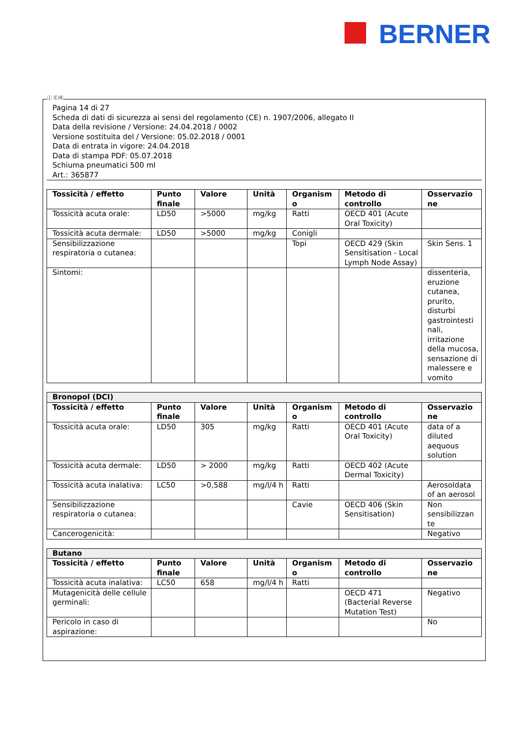BERNER
Ⓘ ⒸⒽ
Pagina 14 di 27
Scheda di dati di sicurezza ai sensi del regolamento (CE) n. 1907/2006, allegato II
Data della revisione / Versione: 24.04.2018 / 0002
Versione sostituita del / Versione: 05.02.2018 / 0001
Data di entrata in vigore: 24.04.2018
Data di stampa PDF: 05.07.2018
Schiuma pneumatici 500 ml
Art.: 365877
| Tossicità / effetto | Punto finale | Valore | Unità | Organism o | Metodo di controllo | Osservazio ne |
| --- | --- | --- | --- | --- | --- | --- |
| Tossicità acuta orale: | LD50 | >5000 | mg/kg | Ratti | OECD 401 (Acute Oral Toxicity) | |
| Tossicità acuta dermale: | LD50 | >5000 | mg/kg | Conigli | | |
| Sensibilizzazione respiratoria o cutanea: | | | | Topi | OECD 429 (Skin Sensitisation - Local Lymph Node Assay) | Skin Sens. 1 |
| Sintomi: | | | | | | dissenteria, eruzione cutanea, prurito, disturbi gastrointesti nali, irritazione della mucosa, sensazione di malessere e vomito |
| Bronopol (DCI) | | | | | | |
| Tossicità / effetto | Punto finale | Valore | Unità | Organism o | Metodo di controllo | Osservazio ne |
| Tossicità acuta orale: | LD50 | 305 | mg/kg | Ratti | OECD 401 (Acute Oral Toxicity) | data of a diluted aequous solution |
| Tossicità acuta dermale: | LD50 | > 2000 | mg/kg | Ratti | OECD 402 (Acute Dermal Toxicity) | |
| Tossicità acuta inalativa: | LC50 | >0,588 | mg/l/4 h | Ratti | | Aerosoldata of an aerosol |
| Sensibilizzazione respiratoria o cutanea: | | | | Cavie | OECD 406 (Skin Sensitisation) | Non sensibilizzan te |
| Cancerogenicità: | | | | | | Negativo |
| Butano | | | | | | |
| Tossicità / effetto | Punto finale | Valore | Unità | Organism o | Metodo di controllo | Osservazio ne |
| Tossicità acuta inalativa: | LC50 | 658 | mg/l/4 h | Ratti | | |
| Mutagenicità delle cellule germinali: | | | | | OECD 471 (Bacterial Reverse Mutation Test) | Negativo |
| Pericolo in caso di aspirazione: | | | | | | No |